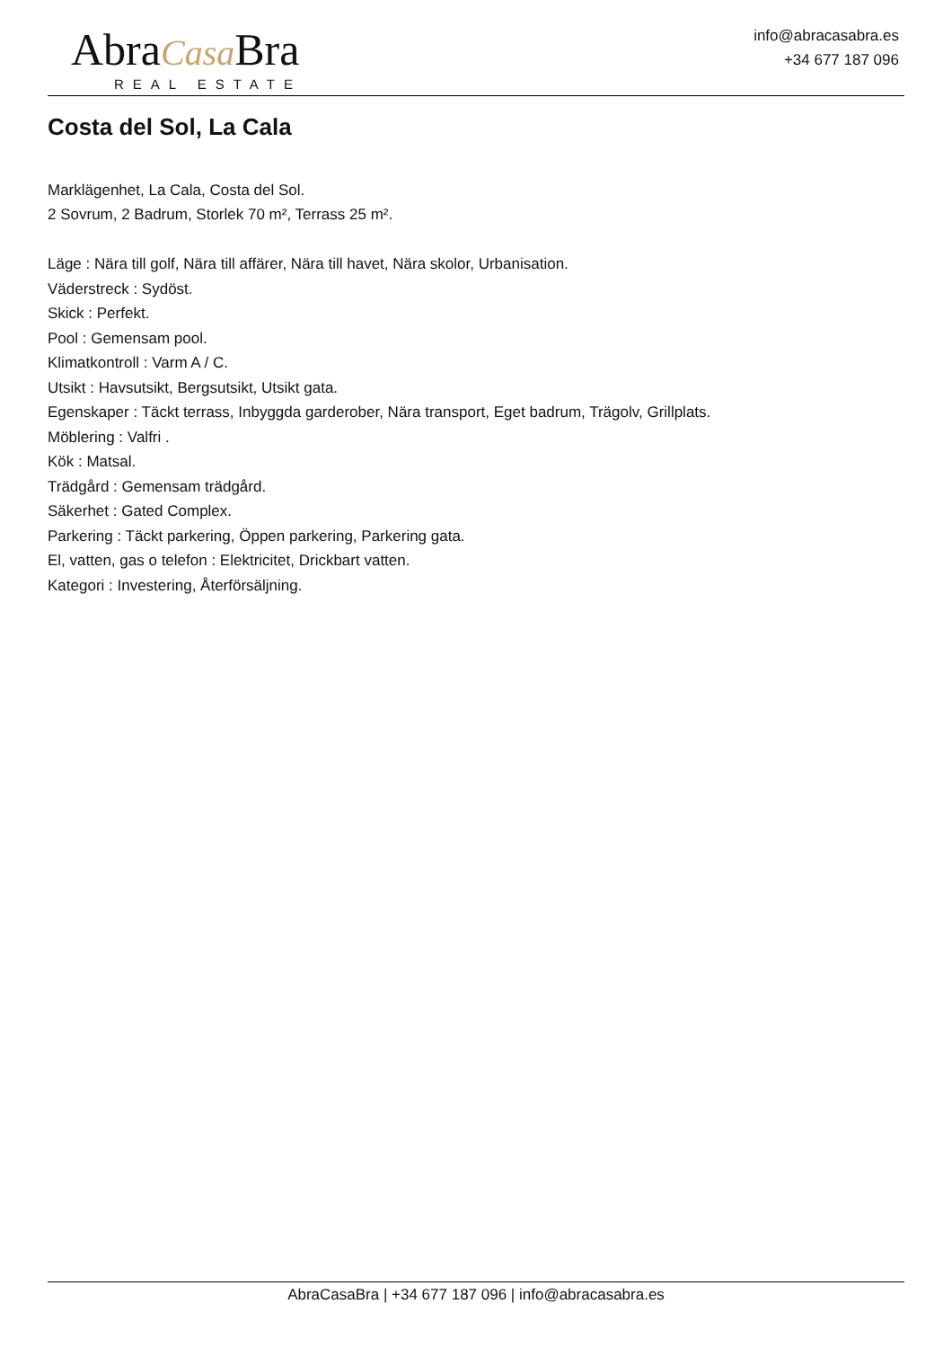AbraCasa Bra
REAL ESTATE
info@abracasabra.es
+34 677 187 096
Costa del Sol, La Cala
Marklägenhet, La Cala, Costa del Sol.
2 Sovrum, 2 Badrum, Storlek 70 m², Terrass 25 m².
Läge : Nära till golf, Nära till affärer, Nära till havet, Nära skolor, Urbanisation.
Väderstreck : Sydöst.
Skick : Perfekt.
Pool : Gemensam pool.
Klimatkontroll : Varm A / C.
Utsikt : Havsutsikt, Bergsutsikt, Utsikt gata.
Egenskaper : Täckt terrass, Inbyggda garderober, Nära transport, Eget badrum, Trägolv, Grillplats.
Möblering : Valfri .
Kök : Matsal.
Trädgård : Gemensam trädgård.
Säkerhet : Gated Complex.
Parkering : Täckt parkering, Öppen parkering, Parkering gata.
El, vatten, gas o telefon : Elektricitet, Drickbart vatten.
Kategori : Investering, Återförsäljning.
AbraCasaBra | +34 677 187 096 | info@abracasabra.es